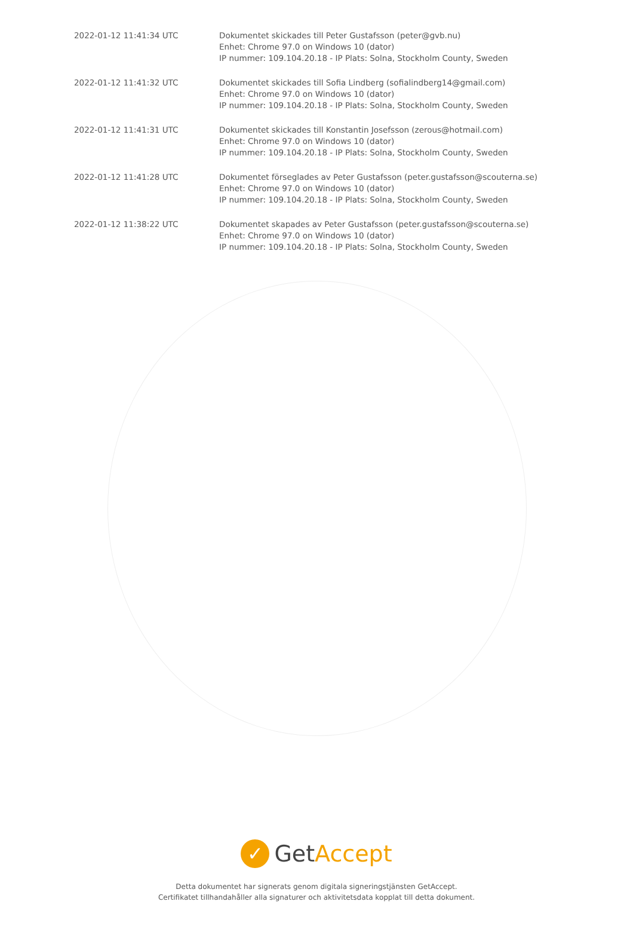| 2022-01-12 11:41:34 UTC | Dokumentet skickades till Peter Gustafsson (peter@gvb.nu) Enhet: Chrome 97.0 on Windows 10 (dator) IP nummer: 109.104.20.18 - IP Plats: Solna, Stockholm County, Sweden |
| 2022-01-12 11:41:32 UTC | Dokumentet skickades till Sofia Lindberg (sofialindberg14@gmail.com) Enhet: Chrome 97.0 on Windows 10 (dator) IP nummer: 109.104.20.18 - IP Plats: Solna, Stockholm County, Sweden |
| 2022-01-12 11:41:31 UTC | Dokumentet skickades till Konstantin Josefsson (zerous@hotmail.com) Enhet: Chrome 97.0 on Windows 10 (dator) IP nummer: 109.104.20.18 - IP Plats: Solna, Stockholm County, Sweden |
| 2022-01-12 11:41:28 UTC | Dokumentet förseglades av Peter Gustafsson (peter.gustafsson@scouterna.se) Enhet: Chrome 97.0 on Windows 10 (dator) IP nummer: 109.104.20.18 - IP Plats: Solna, Stockholm County, Sweden |
| 2022-01-12 11:38:22 UTC | Dokumentet skapades av Peter Gustafsson (peter.gustafsson@scouterna.se) Enhet: Chrome 97.0 on Windows 10 (dator) IP nummer: 109.104.20.18 - IP Plats: Solna, Stockholm County, Sweden |
✓ GetAccept
Detta dokumentet har signerats genom digitala signeringstjänsten GetAccept.
Certifikatet tillhandahåller alla signaturer och aktivitetsdata kopplat till detta dokument.